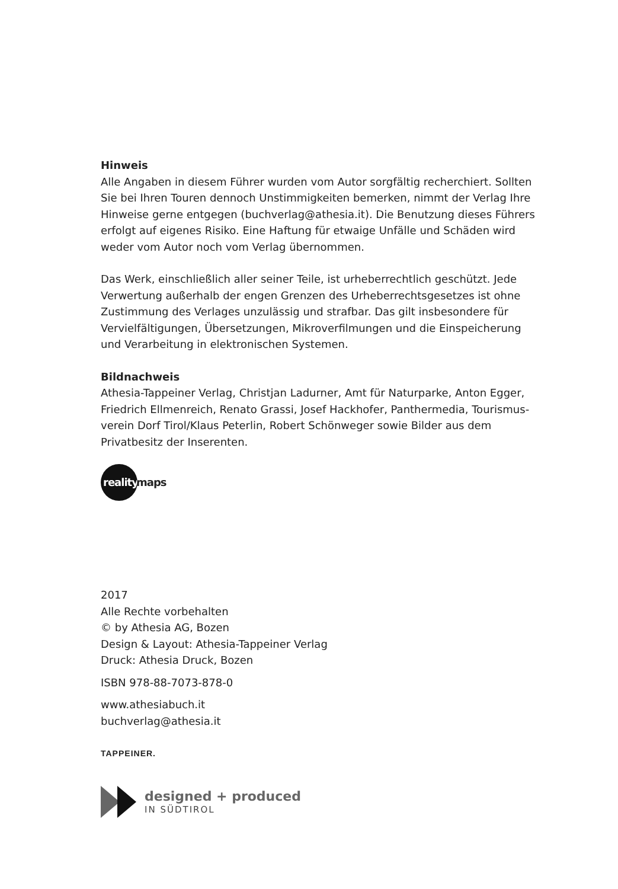Hinweis
Alle Angaben in diesem Führer wurden vom Autor sorgfältig recherchiert. Sollten Sie bei Ihren Touren dennoch Unstimmigkeiten bemerken, nimmt der Verlag Ihre Hinweise gerne entgegen (buchverlag@athesia.it). Die Benutzung dieses Führers erfolgt auf eigenes Risiko. Eine Haftung für etwaige Unfälle und Schäden wird weder vom Autor noch vom Verlag übernommen.
Das Werk, einschließlich aller seiner Teile, ist urheberrechtlich geschützt. Jede Verwertung außerhalb der engen Grenzen des Urheberrechtsgesetzes ist ohne Zustimmung des Verlages unzulässig und strafbar. Das gilt insbesondere für Vervielfältigungen, Übersetzungen, Mikroverfilmungen und die Einspeicherung und Verarbeitung in elektronischen Systemen.
Bildnachweis
Athesia-Tappeiner Verlag, Christjan Ladurner, Amt für Naturparke, Anton Egger, Friedrich Ellmenreich, Renato Grassi, Josef Hackhofer, Panthermedia, Tourismus-verein Dorf Tirol/Klaus Peterlin, Robert Schönweger sowie Bilder aus dem Privatbesitz der Inserenten.
reality
maps
2017
Alle Rechte vorbehalten
© by Athesia AG, Bozen
Design & Layout: Athesia-Tappeiner Verlag
Druck: Athesia Druck, Bozen
ISBN 978-88-7073-878-0
www.athesiabuch.it
buchverlag@athesia.it
TAPPEINER.
designed + produced
IN SÜDTIROL